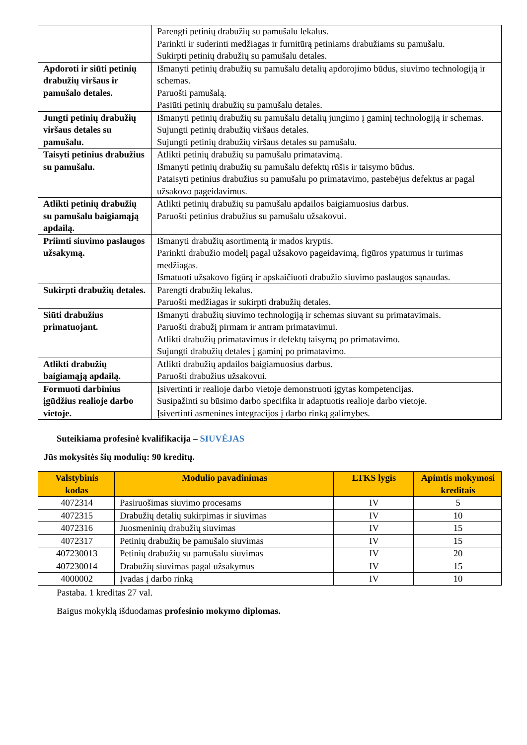| | Parengti petinių drabužių su pamušalu lekalus. Parinkti ir suderinti medžiagas ir furnitūrą petiniams drabužiams su pamušalu. Sukirpti petinių drabužių su pamušalu detales. |
| Apdoroti ir siūti petinių drabužių viršaus ir pamušalo detales. | Išmanyti petinių drabužių su pamušalu detalių apdorojimo būdus, siuvimo technologiją ir schemas. Paruošti pamušalą. Pasiūti petinių drabužių su pamušalu detales. |
| Jungti petinių drabužių viršaus detales su pamušalu. | Išmanyti petinių drabužių su pamušalu detalių jungimo į gaminį technologiją ir schemas. Sujungti petinių drabužių viršaus detales. Sujungti petinių drabužių viršaus detales su pamušalu. |
| Taisyti petinius drabužius su pamušalu. | Atlikti petinių drabužių su pamušalu primatavimą. Išmanyti petinių drabužių su pamušalu defektų rūšis ir taisymo būdus. Pataisyti petinius drabužius su pamušalu po primatavimo, pastebėjus defektus ar pagal užsakovo pageidavimus. |
| Atlikti petinių drabužių su pamušalu baigiamąją apdailą. | Atlikti petinių drabužių su pamušalu apdailos baigiamuosius darbus. Paruošti petinius drabužius su pamušalu užsakovui. |
| Priimti siuvimo paslaugos užsakymą. | Išmanyti drabužių asortimentą ir mados kryptis. Parinkti drabužio modelį pagal užsakovo pageidavimą, figūros ypatumus ir turimas medžiagas. Išmatuoti užsakovo figūrą ir apskaičiuoti drabužio siuvimo paslaugos sąnaudas. |
| Sukirpti drabužių detales. | Parengti drabužių lekalus. Paruošti medžiagas ir sukirpti drabužių detales. |
| Siūti drabužius primatuojant. | Išmanyti drabužių siuvimo technologiją ir schemas siuvant su primatavimais. Paruošti drabužį pirmam ir antram primatavimui. Atlikti drabužių primatavimus ir defektų taisymą po primatavimo. Sujungti drabužių detales į gaminį po primatavimo. |
| Atlikti drabužių baigiamąją apdailą. | Atlikti drabužių apdailos baigiamuosius darbus. Paruošti drabužius užsakovui. |
| Formuoti darbinius įgūdžius realioje darbo vietoje. | Įsivertinti ir realioje darbo vietoje demonstruoti įgytas kompetencijas. Susipažinti su būsimo darbo specifika ir adaptuotis realioje darbo vietoje. Įsivertinti asmenines integracijos į darbo rinką galimybes. |
Suteikiama profesinė kvalifikacija – SIUVĖJAS
Jūs mokysitės šių modulių: 90 kreditų.
| Valstybinis kodas | Modulio pavadinimas | LTKS lygis | Apimtis mokymosi kreditais |
| --- | --- | --- | --- |
| 4072314 | Pasiruošimas siuvimo procesams | IV | 5 |
| 4072315 | Drabužių detalių sukirpimas ir siuvimas | IV | 10 |
| 4072316 | Juosmeninių drabužių siuvimas | IV | 15 |
| 4072317 | Petinių drabužių be pamušalo siuvimas | IV | 15 |
| 407230013 | Petinių drabužių su pamušalu siuvimas | IV | 20 |
| 407230014 | Drabužių siuvimas pagal užsakymus | IV | 15 |
| 4000002 | Įvadas į darbo rinką | IV | 10 |
Pastaba. 1 kreditas 27 val.
Baigus mokyklą išduodamas profesinio mokymo diplomas.